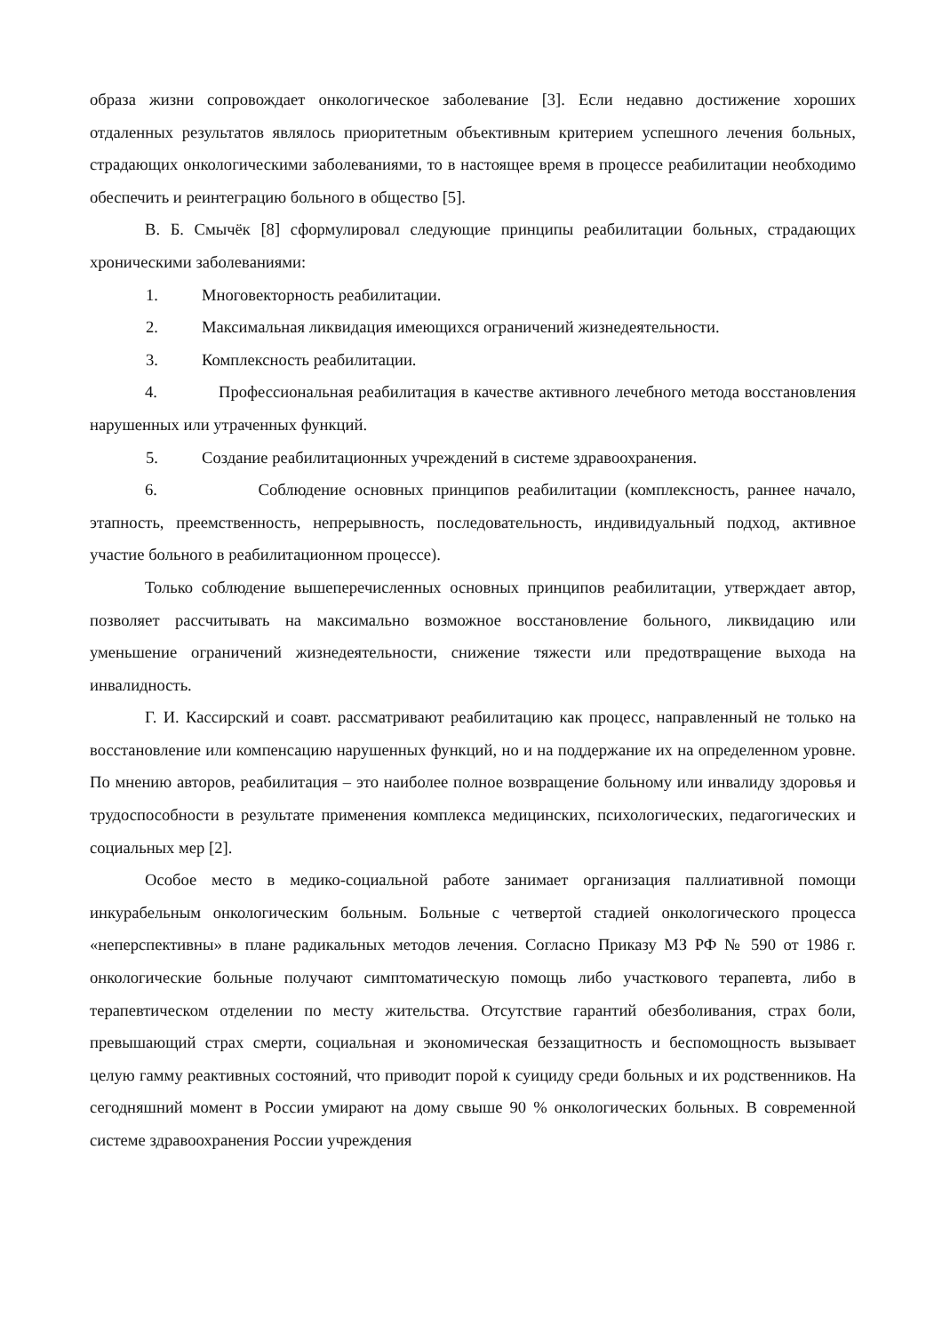образа жизни сопровождает онкологическое заболевание [3]. Если недавно достижение хороших отдаленных результатов являлось приоритетным объективным критерием успешного лечения больных, страдающих онкологическими заболеваниями, то в настоящее время в процессе реабилитации необходимо обеспечить и реинтеграцию больного в общество [5].
В. Б. Смычёк [8] сформулировал следующие принципы реабилитации больных, страдающих хроническими заболеваниями:
1. Многовекторность реабилитации.
2. Максимальная ликвидация имеющихся ограничений жизнедеятельности.
3. Комплексность реабилитации.
4. Профессиональная реабилитация в качестве активного лечебного метода восстановления нарушенных или утраченных функций.
5. Создание реабилитационных учреждений в системе здравоохранения.
6. Соблюдение основных принципов реабилитации (комплексность, раннее начало, этапность, преемственность, непрерывность, последовательность, индивидуальный подход, активное участие больного в реабилитационном процессе).
Только соблюдение вышеперечисленных основных принципов реабилитации, утверждает автор, позволяет рассчитывать на максимально возможное восстановление больного, ликвидацию или уменьшение ограничений жизнедеятельности, снижение тяжести или предотвращение выхода на инвалидность.
Г. И. Кассирский и соавт. рассматривают реабилитацию как процесс, направленный не только на восстановление или компенсацию нарушенных функций, но и на поддержание их на определенном уровне. По мнению авторов, реабилитация – это наиболее полное возвращение больному или инвалиду здоровья и трудоспособности в результате применения комплекса медицинских, психологических, педагогических и социальных мер [2].
Особое место в медико-социальной работе занимает организация паллиативной помощи инкурабельным онкологическим больным. Больные с четвертой стадией онкологического процесса «неперспективны» в плане радикальных методов лечения. Согласно Приказу МЗ РФ № 590 от 1986 г. онкологические больные получают симптоматическую помощь либо участкового терапевта, либо в терапевтическом отделении по месту жительства. Отсутствие гарантий обезболивания, страх боли, превышающий страх смерти, социальная и экономическая беззащитность и беспомощность вызывает целую гамму реактивных состояний, что приводит порой к суициду среди больных и их родственников. На сегодняшний момент в России умирают на дому свыше 90 % онкологических больных. В современной системе здравоохранения России учреждения